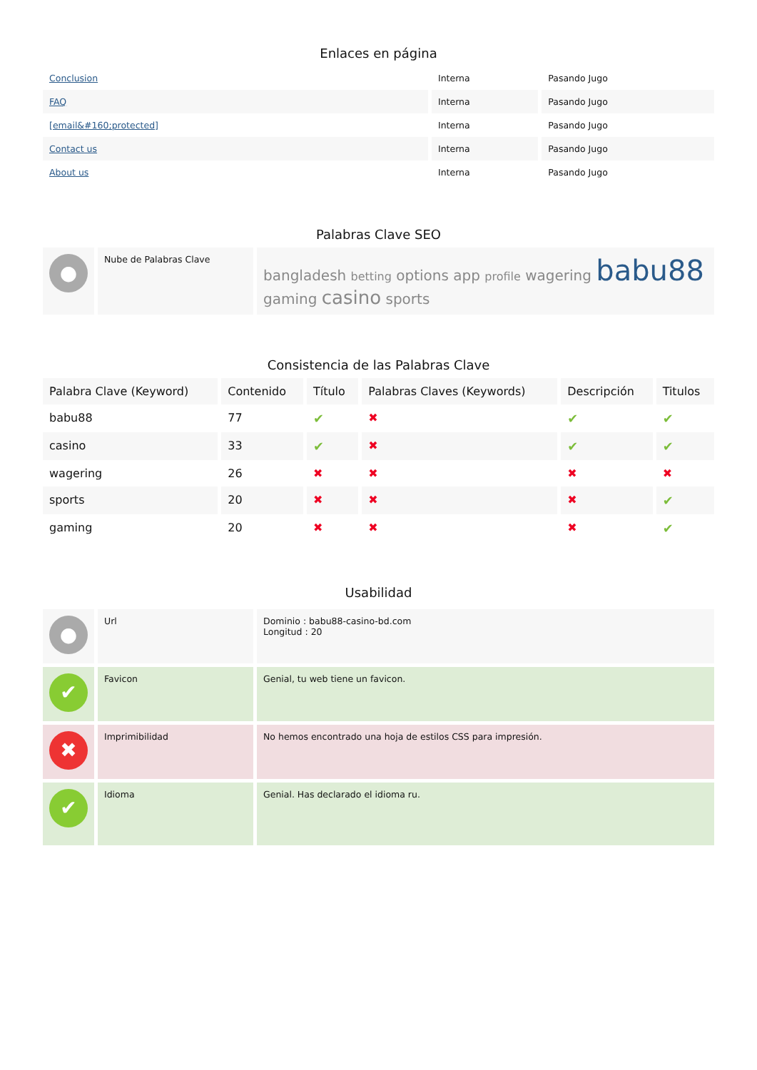Enlaces en página
| Conclusion | Interna | Pasando Jugo |
| FAQ | Interna | Pasando Jugo |
| [email&#160;protected] | Interna | Pasando Jugo |
| Contact us | Interna | Pasando Jugo |
| About us | Interna | Pasando Jugo |
Palabras Clave SEO
| ● | Nube de Palabras Clave | bangladesh betting options app profile wagering babu88 gaming casino sports |
Consistencia de las Palabras Clave
| Palabra Clave (Keyword) | Contenido | Título | Palabras Claves (Keywords) | Descripción | Titulos |
| --- | --- | --- | --- | --- | --- |
| babu88 | 77 | ✔ | ✖ | ✔ | ✔ |
| casino | 33 | ✔ | ✖ | ✔ | ✔ |
| wagering | 26 | ✖ | ✖ | ✖ | ✖ |
| sports | 20 | ✖ | ✖ | ✖ | ✔ |
| gaming | 20 | ✖ | ✖ | ✖ | ✔ |
Usabilidad
| ● | Url | Dominio : babu88-casino-bd.com Longitud : 20 |
| ✔ | Favicon | Genial, tu web tiene un favicon. |
| ✖ | Imprimibilidad | No hemos encontrado una hoja de estilos CSS para impresión. |
| ✔ | Idioma | Genial. Has declarado el idioma ru. |